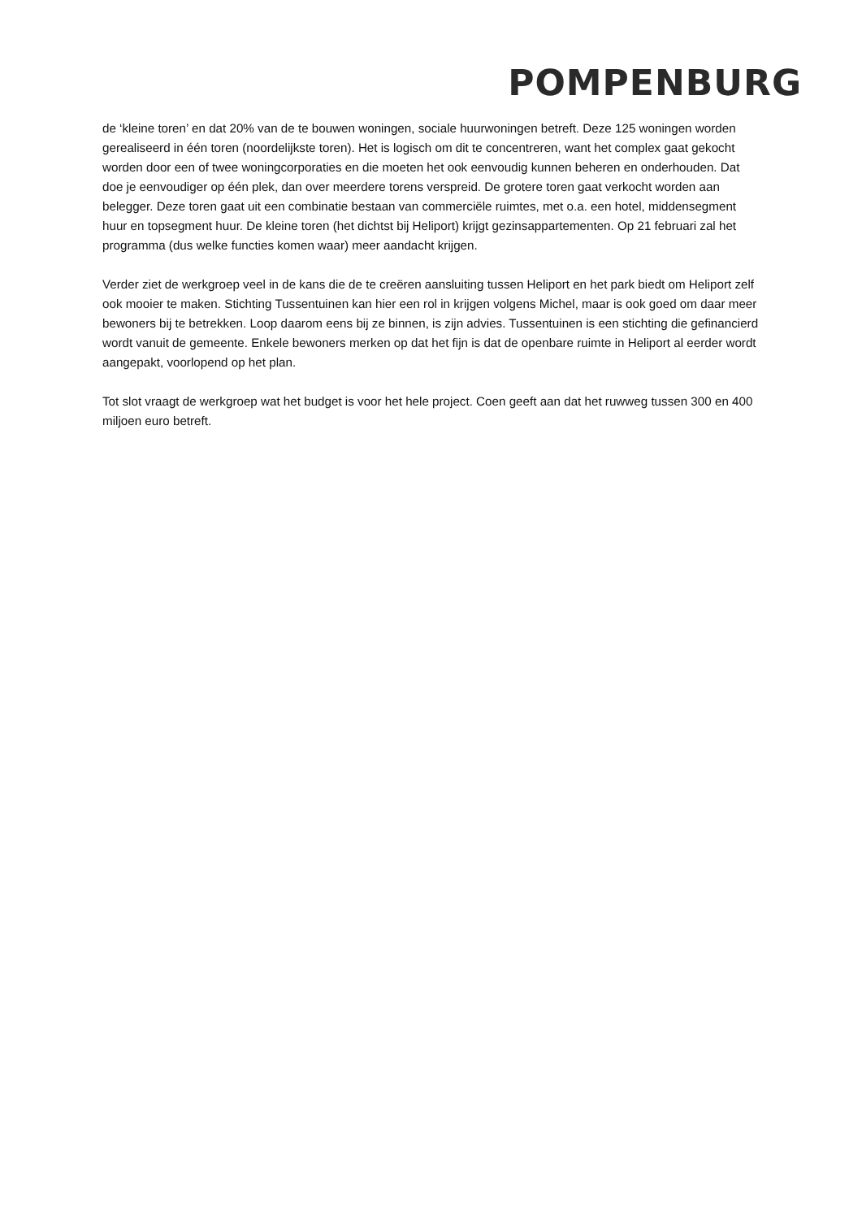POMPENBURG
de ‘kleine toren’ en dat 20% van de te bouwen woningen, sociale huurwoningen betreft. Deze 125 woningen worden gerealiseerd in één toren (noordelijkste toren). Het is logisch om dit te concentreren, want het complex gaat gekocht worden door een of twee woningcorporaties en die moeten het ook eenvoudig kunnen beheren en onderhouden. Dat doe je eenvoudiger op één plek, dan over meerdere torens verspreid. De grotere toren gaat verkocht worden aan belegger. Deze toren gaat uit een combinatie bestaan van commerciële ruimtes, met o.a. een hotel, middensegment huur en topsegment huur. De kleine toren (het dichtst bij Heliport) krijgt gezinsappartementen. Op 21 februari zal het programma (dus welke functies komen waar) meer aandacht krijgen.
Verder ziet de werkgroep veel in de kans die de te creëren aansluiting tussen Heliport en het park biedt om Heliport zelf ook mooier te maken. Stichting Tussentuinen kan hier een rol in krijgen volgens Michel, maar is ook goed om daar meer bewoners bij te betrekken. Loop daarom eens bij ze binnen, is zijn advies. Tussentuinen is een stichting die gefinancierd wordt vanuit de gemeente. Enkele bewoners merken op dat het fijn is dat de openbare ruimte in Heliport al eerder wordt aangepakt, voorlopend op het plan.
Tot slot vraagt de werkgroep wat het budget is voor het hele project. Coen geeft aan dat het ruwweg tussen 300 en 400 miljoen euro betreft.